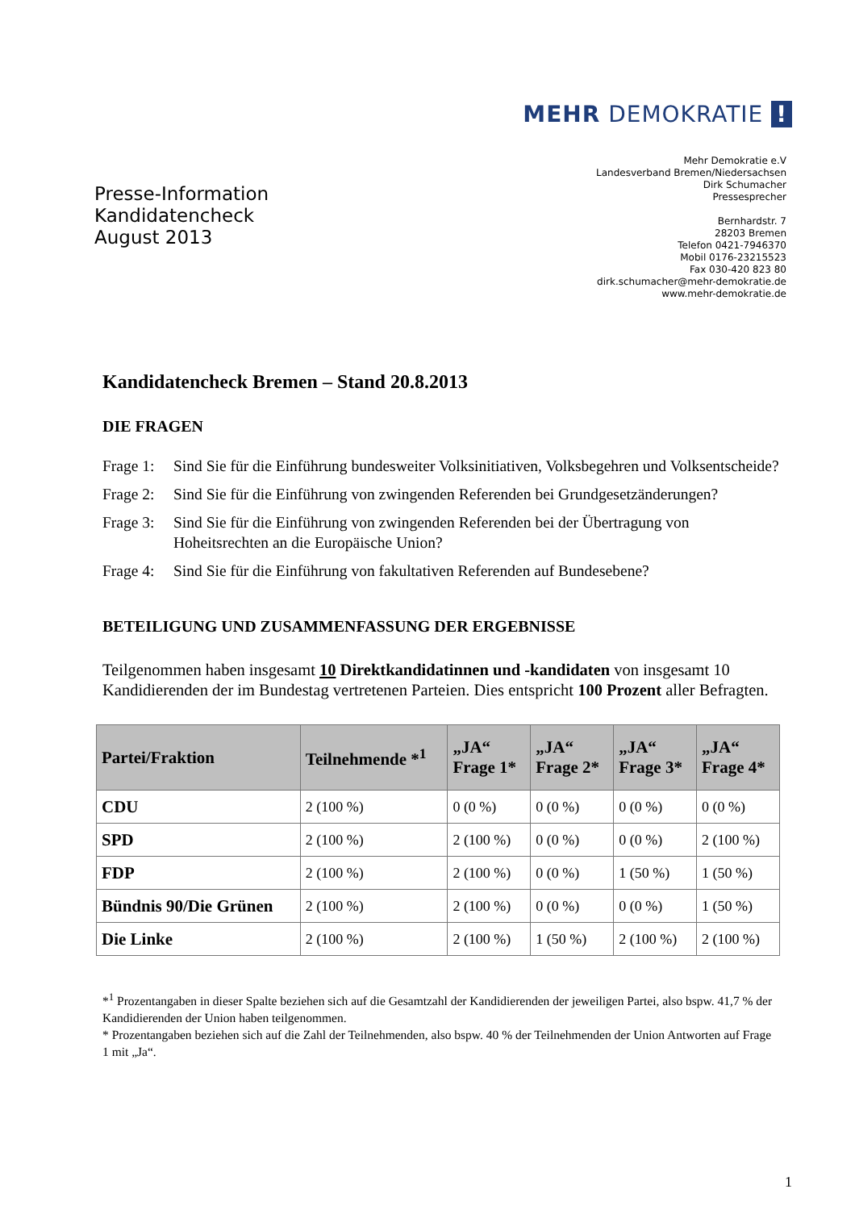MEHR DEMOKRATIE !
Presse-Information
Kandidatencheck
August 2013
Mehr Demokratie e.V
Landesverband Bremen/Niedersachsen
Dirk Schumacher
Pressesprecher
Bernhardstr. 7
28203 Bremen
Telefon 0421-7946370
Mobil 0176-23215523
Fax 030-420 823 80
dirk.schumacher@mehr-demokratie.de
www.mehr-demokratie.de
Kandidatencheck Bremen – Stand 20.8.2013
DIE FRAGEN
Frage 1:
Sind Sie für die Einführung bundesweiter Volksinitiativen, Volksbegehren und Volksentscheide?
Frage 2:
Sind Sie für die Einführung von zwingenden Referenden bei Grundgesetzänderungen?
Frage 3:
Sind Sie für die Einführung von zwingenden Referenden bei der Übertragung von Hoheitsrechten an die Europäische Union?
Frage 4:
Sind Sie für die Einführung von fakultativen Referenden auf Bundesebene?
BETEILIGUNG UND ZUSAMMENFASSUNG DER ERGEBNISSE
Teilgenommen haben insgesamt 10 Direktkandidatinnen und -kandidaten von insgesamt 10 Kandidierenden der im Bundestag vertretenen Parteien. Dies entspricht 100 Prozent aller Befragten.
| Partei/Fraktion | Teilnehmende *<sup>1</sup> | „JA“ Frage 1* | „JA“ Frage 2* | „JA“ Frage 3* | „JA“ Frage 4* |
| --- | --- | --- | --- | --- | --- |
| CDU | 2 (100 %) | 0 (0 %) | 0 (0 %) | 0 (0 %) | 0 (0 %) |
| SPD | 2 (100 %) | 2 (100 %) | 0 (0 %) | 0 (0 %) | 2 (100 %) |
| FDP | 2 (100 %) | 2 (100 %) | 0 (0 %) | 1 (50 %) | 1 (50 %) |
| Bündnis 90/Die Grünen | 2 (100 %) | 2 (100 %) | 0 (0 %) | 0 (0 %) | 1 (50 %) |
| Die Linke | 2 (100 %) | 2 (100 %) | 1 (50 %) | 2 (100 %) | 2 (100 %) |
*<sup>1</sup> Prozentangaben in dieser Spalte beziehen sich auf die Gesamtzahl der Kandidierenden der jeweiligen Partei, also bspw. 41,7 % der Kandidierenden der Union haben teilgenommen.
* Prozentangaben beziehen sich auf die Zahl der Teilnehmenden, also bspw. 40 % der Teilnehmenden der Union Antworten auf Frage 1 mit „Ja“.
1